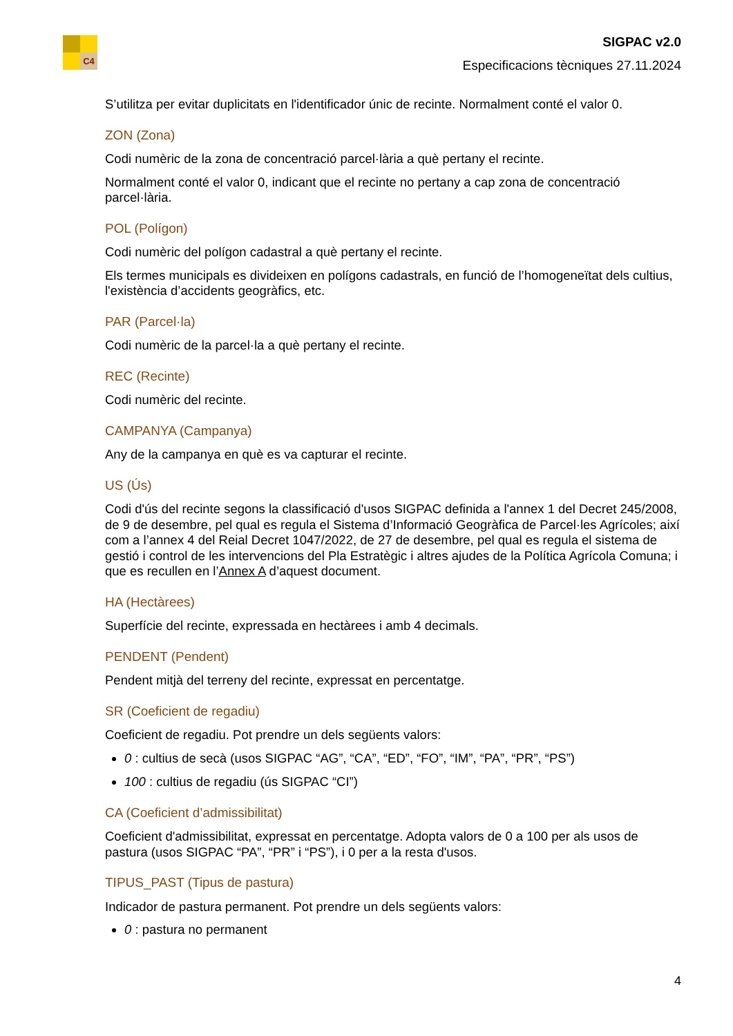C4
SIGPAC v2.0
Especificacions tècniques 27.11.2024
S’utilitza per evitar duplicitats en l'identificador únic de recinte. Normalment conté el valor 0.
ZON (Zona)
Codi numèric de la zona de concentració parcel·lària a què pertany el recinte.
Normalment conté el valor 0, indicant que el recinte no pertany a cap zona de concentració parcel·lària.
POL (Polígon)
Codi numèric del polígon cadastral a què pertany el recinte.
Els termes municipals es divideixen en polígons cadastrals, en funció de l’homogeneïtat dels cultius, l'existència d’accidents geogràfics, etc.
PAR (Parcel·la)
Codi numèric de la parcel·la a què pertany el recinte.
REC (Recinte)
Codi numèric del recinte.
CAMPANYA (Campanya)
Any de la campanya en què es va capturar el recinte.
US (Ús)
Codi d'ús del recinte segons la classificació d'usos SIGPAC definida a l'annex 1 del Decret 245/2008, de 9 de desembre, pel qual es regula el Sistema d’Informació Geogràfica de Parcel·les Agrícoles; així com a l’annex 4 del Reial Decret 1047/2022, de 27 de desembre, pel qual es regula el sistema de gestió i control de les intervencions del Pla Estratègic i altres ajudes de la Política Agrícola Comuna; i que es recullen en l’Annex A d’aquest document.
HA (Hectàrees)
Superfície del recinte, expressada en hectàrees i amb 4 decimals.
PENDENT (Pendent)
Pendent mitjà del terreny del recinte, expressat en percentatge.
SR (Coeficient de regadiu)
Coeficient de regadiu. Pot prendre un dels següents valors:
0 : cultius de secà (usos SIGPAC “AG”, “CA”, “ED”, “FO”, “IM”, “PA”, “PR”, “PS”)
100 : cultius de regadiu (ús SIGPAC “CI”)
CA (Coeficient d’admissibilitat)
Coeficient d'admissibilitat, expressat en percentatge. Adopta valors de 0 a 100 per als usos de pastura (usos SIGPAC “PA”, “PR” i “PS”), i 0 per a la resta d'usos.
TIPUS_PAST (Tipus de pastura)
Indicador de pastura permanent. Pot prendre un dels següents valors:
0 : pastura no permanent
4